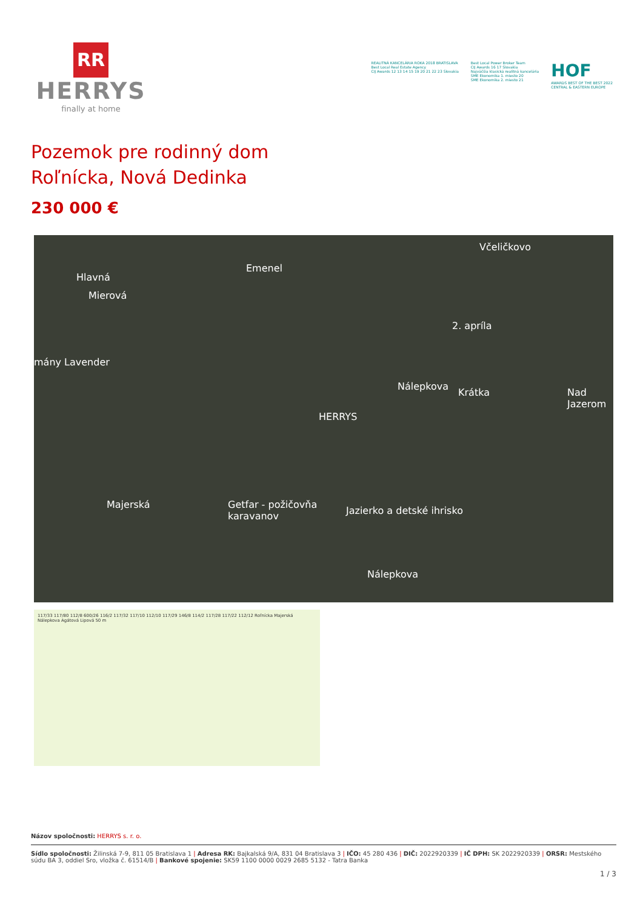RR
HERRYS
finally at home
REALITNÁ KANCELÁRIA ROKA 2018 BRATISLAVA
Best Local Real Estate Agency
CIJ Awards 12 13 14 15 19 20 21 22 23 Slovakia
Best Local Power Broker Team
CIJ Awards 16 17 Slovakia
Najväčšia klasická realitná kancelária
SME Ekonomika 1. miesto 20
SME Ekonomika 2. miesto 21
HOF
AWARDS BEST OF THE BEST 2022
CENTRAL & EASTERN EUROPE
Pozemok pre rodinný dom
Roľnícka, Nová Dedinka
230 000 €
Emenel
Včeličkovo
Mierová
Hlavná
mány Lavender
Nálepkova
2. apríla
Krátka Nad Jazerom
HERRYS
Getfar - požičovňa
karavanov Jazierko a detské ihrisko
Majerská
Nálepkova
117/33 117/80 112/8 600/26 116/2 117/32 117/10 112/10 117/29 146/8 114/2 117/28 117/22 112/12 Roľnícka Majerská Nálepkova Agátová Lipová 50 m
Názov spoločnosti: HERRYS s. r. o.
Sídlo spoločnosti: Žilinská 7-9, 811 05 Bratislava 1 | Adresa RK: Bajkalská 9/A, 831 04 Bratislava 3 | IČO: 45 280 436 | DIČ: 2022920339 | IČ DPH: SK 2022920339 | ORSR: Mestského súdu BA 3, oddiel Sro, vložka č. 61514/B | Bankové spojenie: SK59 1100 0000 0029 2685 5132 - Tatra Banka
1 / 3